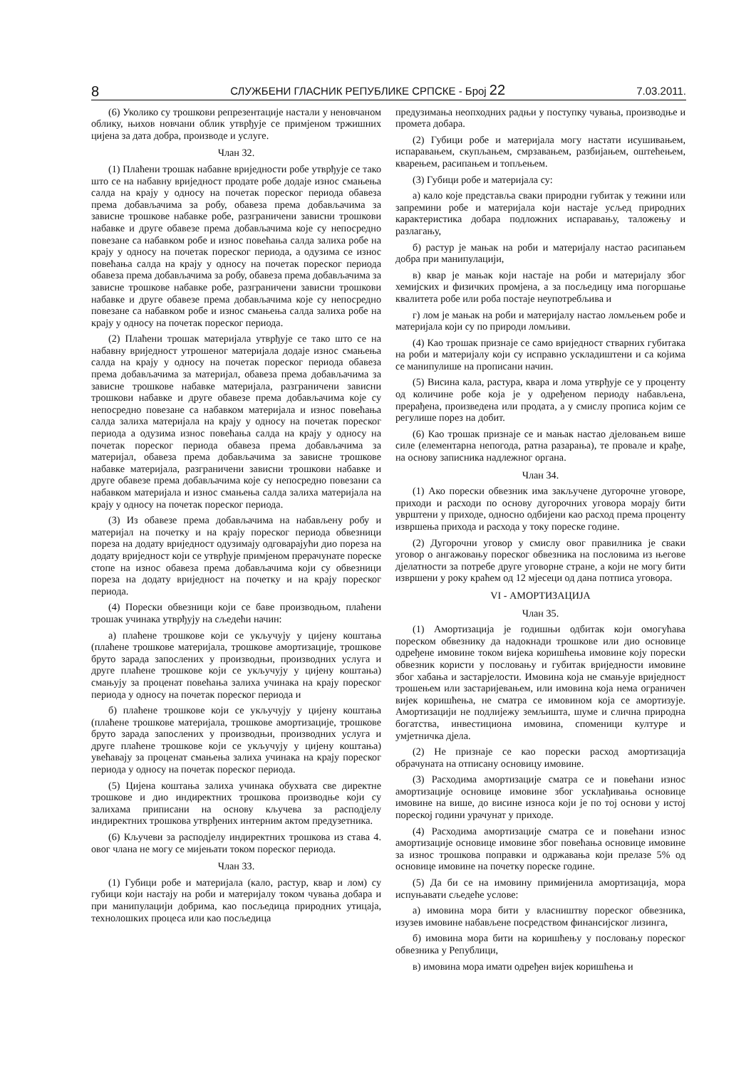8 СЛУЖБЕНИ ГЛАСНИК РЕПУБЛИКЕ СРПСКЕ - Број 22 7.03.2011.
(6) Уколико су трошкови репрезентације настали у неновчаном облику, њихов новчани облик утврђује се примјеном тржишних цијена за дата добра, производе и услуге.
Члан 32.
(1) Плаћени трошак набавне вриједности робе утврђује се тако што се на набавну вриједност продате робе додаје износ смањења салда на крају у односу на почетак пореског периода обавеза према добављачима за робу, обавеза према добављачима за зависне трошкове набавке робе, разграничени зависни трошкови набавке и друге обавезе према добављачима које су непосредно повезане са набавком робе и износ повећања салда залиха робе на крају у односу на почетак пореског периода, а одузима се износ повећања салда на крају у односу на почетак пореског периода обавеза према добављачима за робу, обавеза према добављачима за зависне трошкове набавке робе, разграничени зависни трошкови набавке и друге обавезе према добављачима које су непосредно повезане са набавком робе и износ смањења салда залиха робе на крају у односу на почетак пореског периода.
(2) Плаћени трошак материјала утврђује се тако што се на набавну вриједност утрошеног материјала додаје износ смањења салда на крају у односу на почетак пореског периода обавеза према добављачима за материјал, обавеза према добављачима за зависне трошкове набавке материјала, разграничени зависни трошкови набавке и друге обавезе према добављачима које су непосредно повезане са набавком материјала и износ повећања салда залиха материјала на крају у односу на почетак пореског периода а одузима износ повећања салда на крају у односу на почетак пореског периода обавеза према добављачима за материјал, обавеза према добављачима за зависне трошкове набавке материјала, разграничени зависни трошкови набавке и друге обавезе према добављачима које су непосредно повезани са набавком материјала и износ смањења салда залиха материјала на крају у односу на почетак пореског периода.
(3) Из обавезе према добављачима на набављену робу и материјал на почетку и на крају пореског периода обвезници пореза на додату вриједност одузимају одговарајући дио пореза на додату вриједност који се утврђује примјеном прерачунате пореске стопе на износ обавеза према добављачима који су обвезници пореза на додату вриједност на почетку и на крају пореског периода.
(4) Порески обвезници који се баве производњом, плаћени трошак учинака утврђују на сљедећи начин:
а) плаћене трошкове који се укључују у цијену коштања (плаћене трошкове материјала, трошкове амортизације, трошкове бруто зарада запослених у производњи, производних услуга и друге плаћене трошкове који се укључују у цијену коштања) смањују за проценат повећања залиха учинака на крају пореског периода у односу на почетак пореског периода и
б) плаћене трошкове који се укључују у цијену коштања (плаћене трошкове материјала, трошкове амортизације, трошкове бруто зарада запослених у производњи, производних услуга и друге плаћене трошкове који се укључују у цијену коштања) увећавају за проценат смањења залиха учинака на крају пореског периода у односу на почетак пореског периода.
(5) Цијена коштања залиха учинака обухвата све директне трошкове и дио индиректних трошкова производње који су залихама приписани на основу кључева за расподјелу индиректних трошкова утврђених интерним актом предузетника.
(6) Кључеви за расподјелу индиректних трошкова из става 4. овог члана не могу се мијењати током пореског периода.
Члан 33.
(1) Губици робе и материјала (кало, растур, квар и лом) су губици који настају на роби и материјалу током чувања добара и при манипулацији добрима, као посљедица природних утицаја, технолошких процеса или као посљедица
предузимања неопходних радњи у поступку чувања, производње и промета добара.
(2) Губици робе и материјала могу настати исушивањем, испаравањем, скупљањем, смрзавањем, разбијањем, оштећењем, кварењем, расипањем и топљењем.
(3) Губици робе и материјала су:
а) кало које представља сваки природни губитак у тежини или запремини робе и материјала који настаје усљед природних карактеристика добара подложних испаравању, таложењу и разлагању,
б) растур је мањак на роби и материјалу настао расипањем добра при манипулацији,
в) квар је мањак који настаје на роби и материјалу због хемијских и физичких промјена, а за посљедицу има погоршање квалитета робе или роба постаје неупотребљива и
г) лом је мањак на роби и материјалу настао ломљењем робе и материјала који су по природи ломљиви.
(4) Као трошак признаје се само вриједност стварних губитака на роби и материјалу који су исправно ускладиштени и са којима се манипулише на прописани начин.
(5) Висина кала, растура, квара и лома утврђује се у проценту од количине робе која је у одређеном периоду набављена, прерађена, произведена или продата, а у смислу прописа којим се регулише порез на добит.
(6) Као трошак признаје се и мањак настао дјеловањем више силе (елементарна непогода, ратна разарања), те провале и крађе, на основу записника надлежног органа.
Члан 34.
(1) Ако порески обвезник има закључене дугорочне уговоре, приходи и расходи по основу дугорочних уговора морају бити уврштени у приходе, односно одбијени као расход према проценту извршења прихода и расхода у току пореске године.
(2) Дугорочни уговор у смислу овог правилника је сваки уговор о ангажовању пореског обвезника на пословима из његове дјелатности за потребе друге уговорне стране, а који не могу бити извршени у року краћем од 12 мјесеци од дана потписа уговора.
VI - АМОРТИЗАЦИЈА
Члан 35.
(1) Амортизација је годишњи одбитак који омогућава пореском обвезнику да надокнади трошкове или дио основице одређене имовине током вијека коришћења имовине коју порески обвезник користи у пословању и губитак вриједности имовине због хабања и застарјелости. Имовина која не смањује вриједност трошењем или застаријевањем, или имовина која нема ограничен вијек коришћења, не сматра се имовином која се амортизује. Амортизацији не подлијежу земљишта, шуме и слична природна богатства, инвестициона имовина, споменици културе и умјетничка дјела.
(2) Не признаје се као порески расход амортизација обрачуната на отписану основицу имовине.
(3) Расходима амортизације сматра се и повећани износ амортизације основице имовине због усклађивања основице имовине на више, до висине износа који је по тој основи у истој пореској години урачунат у приходе.
(4) Расходима амортизације сматра се и повећани износ амортизације основице имовине због повећања основице имовине за износ трошкова поправки и одржавања који прелазе 5% од основице имовине на почетку пореске године.
(5) Да би се на имовину примијенила амортизација, мора испуњавати сљедеће услове:
а) имовина мора бити у власништву пореског обвезника, изузев имовине набављене посредством финансијског лизинга,
б) имовина мора бити на коришћењу у пословању пореског обвезника у Републици,
в) имовина мора имати одређен вијек коришћења и